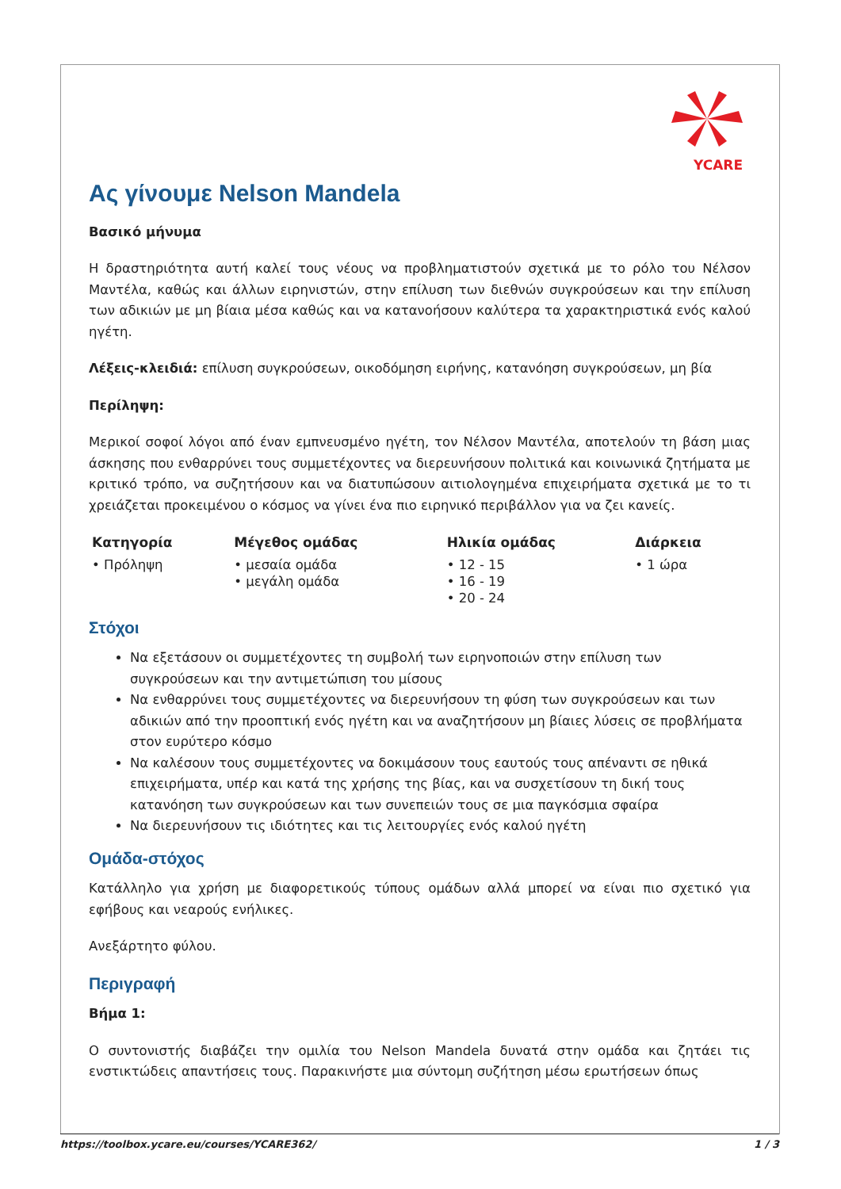YCARE
Ας γίνουμε Nelson Mandela
Βασικό μήνυμα
Η δραστηριότητα αυτή καλεί τους νέους να προβληματιστούν σχετικά με το ρόλο του Νέλσον Μαντέλα, καθώς και άλλων ειρηνιστών, στην επίλυση των διεθνών συγκρούσεων και την επίλυση των αδικιών με μη βίαια μέσα καθώς και να κατανοήσουν καλύτερα τα χαρακτηριστικά ενός καλού ηγέτη.
Λέξεις-κλειδιά: επίλυση συγκρούσεων, οικοδόμηση ειρήνης, κατανόηση συγκρούσεων, μη βία
Περίληψη:
Μερικοί σοφοί λόγοι από έναν εμπνευσμένο ηγέτη, τον Νέλσον Μαντέλα, αποτελούν τη βάση μιας άσκησης που ενθαρρύνει τους συμμετέχοντες να διερευνήσουν πολιτικά και κοινωνικά ζητήματα με κριτικό τρόπο, να συζητήσουν και να διατυπώσουν αιτιολογημένα επιχειρήματα σχετικά με το τι χρειάζεται προκειμένου ο κόσμος να γίνει ένα πιο ειρηνικό περιβάλλον για να ζει κανείς.
| Κατηγορία | Μέγεθος ομάδας | Ηλικία ομάδας | Διάρκεια |
| --- | --- | --- | --- |
| • Πρόληψη | • μεσαία ομάδα • μεγάλη ομάδα | • 12 - 15 • 16 - 19 • 20 - 24 | • 1 ώρα |
Στόχοι
Να εξετάσουν οι συμμετέχοντες τη συμβολή των ειρηνοποιών στην επίλυση των συγκρούσεων και την αντιμετώπιση του μίσους
Να ενθαρρύνει τους συμμετέχοντες να διερευνήσουν τη φύση των συγκρούσεων και των αδικιών από την προοπτική ενός ηγέτη και να αναζητήσουν μη βίαιες λύσεις σε προβλήματα στον ευρύτερο κόσμο
Να καλέσουν τους συμμετέχοντες να δοκιμάσουν τους εαυτούς τους απέναντι σε ηθικά επιχειρήματα, υπέρ και κατά της χρήσης της βίας, και να συσχετίσουν τη δική τους κατανόηση των συγκρούσεων και των συνεπειών τους σε μια παγκόσμια σφαίρα
Να διερευνήσουν τις ιδιότητες και τις λειτουργίες ενός καλού ηγέτη
Ομάδα-στόχος
Κατάλληλο για χρήση με διαφορετικούς τύπους ομάδων αλλά μπορεί να είναι πιο σχετικό για εφήβους και νεαρούς ενήλικες.
Ανεξάρτητο φύλου.
Περιγραφή
Βήμα 1:
Ο συντονιστής διαβάζει την ομιλία του Nelson Mandela δυνατά στην ομάδα και ζητάει τις ενστικτώδεις απαντήσεις τους. Παρακινήστε μια σύντομη συζήτηση μέσω ερωτήσεων όπως
https://toolbox.ycare.eu/courses/YCARE362/ 1 / 3